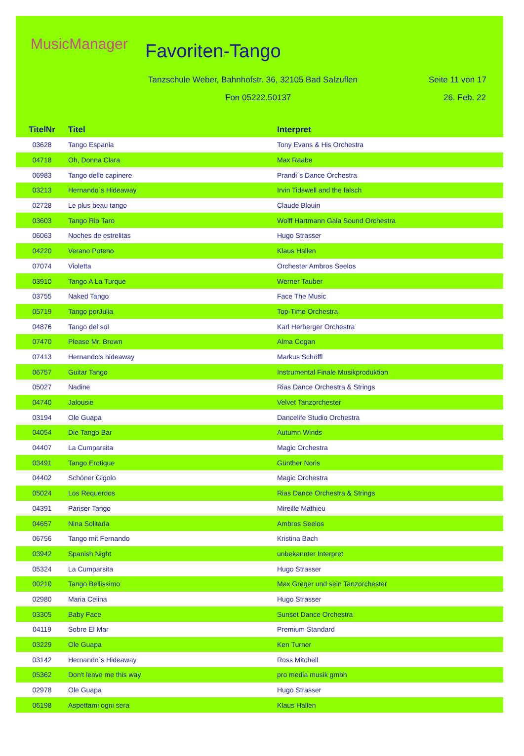MusicManager Favoriten-Tango
Tanzschule Weber, Bahnhofstr. 36, 32105 Bad Salzuflen
Seite 11 von 17
Fon 05222.50137 26. Feb. 22
| TitelNr | Titel | Interpret |
| --- | --- | --- |
| 03628 | Tango Espania | Tony Evans & His Orchestra |
| 04718 | Oh, Donna Clara | Max Raabe |
| 06983 | Tango delle capinere | Prandi´s Dance Orchestra |
| 03213 | Hernando´s Hideaway | Irvin Tidswell and the falsch |
| 02728 | Le plus beau tango | Claude Blouin |
| 03603 | Tango Rio Taro | Wolff Hartmann Gala Sound Orchestra |
| 06063 | Noches de estrelitas | Hugo Strasser |
| 04220 | Verano Poteno | Klaus Hallen |
| 07074 | Violetta | Orchester Ambros Seelos |
| 03910 | Tango A La Turque | Werner Tauber |
| 03755 | Naked Tango | Face The Music |
| 05719 | Tango porJulia | Top-Time Orchestra |
| 04876 | Tango del sol | Karl Herberger Orchestra |
| 07470 | Please Mr. Brown | Alma Cogan |
| 07413 | Hernando's hideaway | Markus Schöffl |
| 06757 | Guitar Tango | Instrumental Finale Musikproduktion |
| 05027 | Nadine | Rias Dance Orchestra & Strings |
| 04740 | Jalousie | Velvet Tanzorchester |
| 03194 | Ole Guapa | Dancelife Studio Orchestra |
| 04054 | Die Tango Bar | Autumn Winds |
| 04407 | La Cumparsita | Magic Orchestra |
| 03491 | Tango Erotique | Günther Noris |
| 04402 | Schöner Gigolo | Magic Orchestra |
| 05024 | Los Requerdos | Rias Dance Orchestra & Strings |
| 04391 | Pariser Tango | Mireille Mathieu |
| 04657 | Nina Solitaria | Ambros Seelos |
| 06756 | Tango mit Fernando | Kristina Bach |
| 03942 | Spanish Night | unbekannter Interpret |
| 05324 | La Cumparsita | Hugo Strasser |
| 00210 | Tango Bellissimo | Max Greger und sein Tanzorchester |
| 02980 | Maria Celina | Hugo Strasser |
| 03305 | Baby Face | Sunset Dance Orchestra |
| 04119 | Sobre El Mar | Premium Standard |
| 03229 | Ole Guapa | Ken Turner |
| 03142 | Hernando`s Hideaway | Ross Mitchell |
| 05362 | Don't leave me this way | pro media musik gmbh |
| 02978 | Ole Guapa | Hugo Strasser |
| 06198 | Aspettami ogni sera | Klaus Hallen |